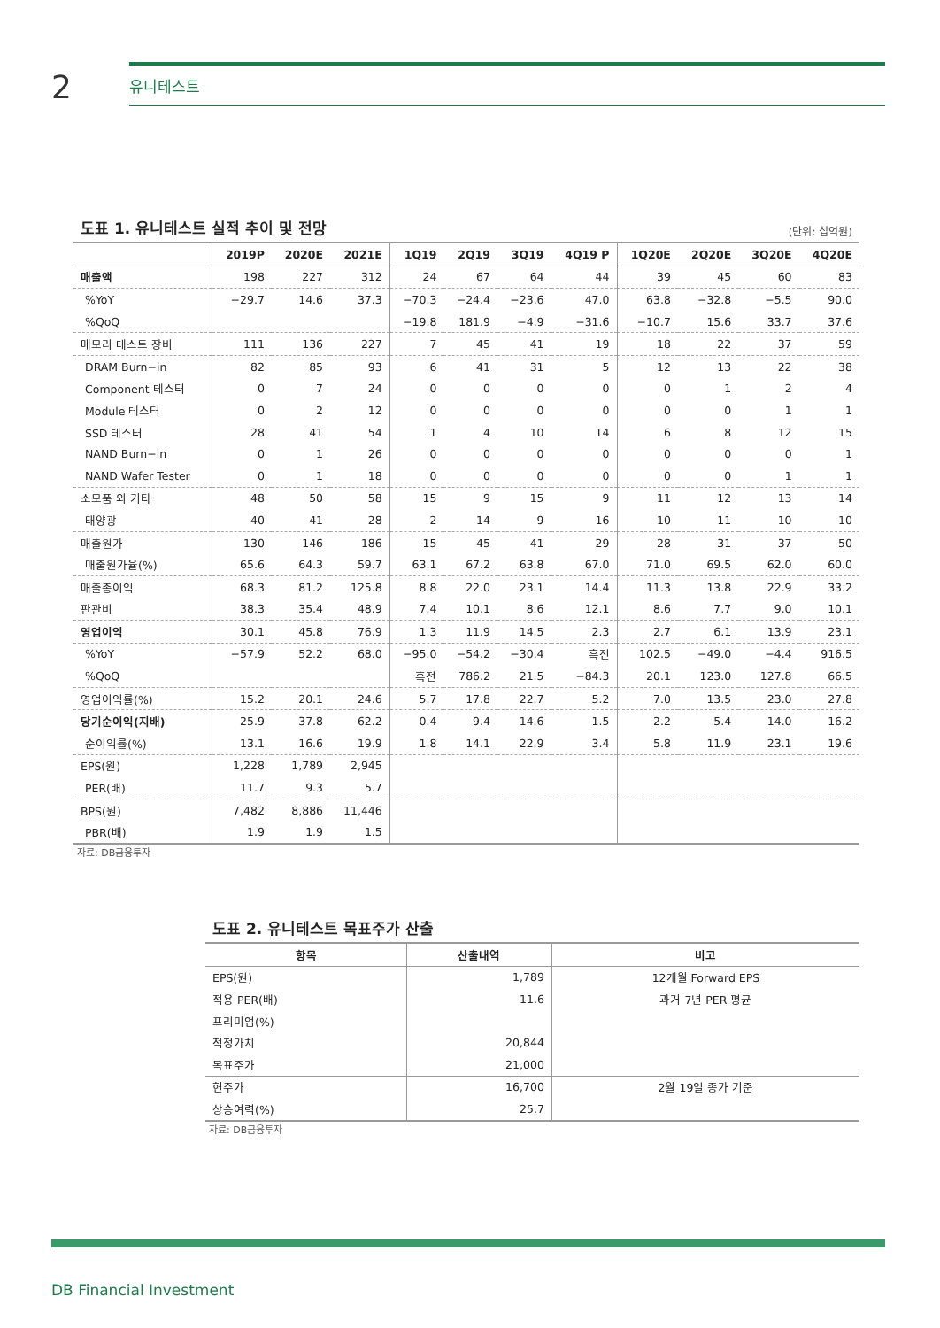2
유니테스트
도표 1. 유니테스트 실적 추이 및 전망 (단위: 십억원)
| | 2019P | 2020E | 2021E | 1Q19 | 2Q19 | 3Q19 | 4Q19 P | 1Q20E | 2Q20E | 3Q20E | 4Q20E |
| --- | --- | --- | --- | --- | --- | --- | --- | --- | --- | --- | --- |
| 매출액 | 198 | 227 | 312 | 24 | 67 | 64 | 44 | 39 | 45 | 60 | 83 |
| %YoY | −29.7 | 14.6 | 37.3 | −70.3 | −24.4 | −23.6 | 47.0 | 63.8 | −32.8 | −5.5 | 90.0 |
| %QoQ | | | | −19.8 | 181.9 | −4.9 | −31.6 | −10.7 | 15.6 | 33.7 | 37.6 |
| 메모리 테스트 장비 | 111 | 136 | 227 | 7 | 45 | 41 | 19 | 18 | 22 | 37 | 59 |
| DRAM Burn−in | 82 | 85 | 93 | 6 | 41 | 31 | 5 | 12 | 13 | 22 | 38 |
| Component 테스터 | 0 | 7 | 24 | 0 | 0 | 0 | 0 | 0 | 1 | 2 | 4 |
| Module 테스터 | 0 | 2 | 12 | 0 | 0 | 0 | 0 | 0 | 0 | 1 | 1 |
| SSD 테스터 | 28 | 41 | 54 | 1 | 4 | 10 | 14 | 6 | 8 | 12 | 15 |
| NAND Burn−in | 0 | 1 | 26 | 0 | 0 | 0 | 0 | 0 | 0 | 0 | 1 |
| NAND Wafer Tester | 0 | 1 | 18 | 0 | 0 | 0 | 0 | 0 | 0 | 1 | 1 |
| 소모품 외 기타 | 48 | 50 | 58 | 15 | 9 | 15 | 9 | 11 | 12 | 13 | 14 |
| 태양광 | 40 | 41 | 28 | 2 | 14 | 9 | 16 | 10 | 11 | 10 | 10 |
| 매출원가 | 130 | 146 | 186 | 15 | 45 | 41 | 29 | 28 | 31 | 37 | 50 |
| 매출원가율(%) | 65.6 | 64.3 | 59.7 | 63.1 | 67.2 | 63.8 | 67.0 | 71.0 | 69.5 | 62.0 | 60.0 |
| 매출총이익 | 68.3 | 81.2 | 125.8 | 8.8 | 22.0 | 23.1 | 14.4 | 11.3 | 13.8 | 22.9 | 33.2 |
| 판관비 | 38.3 | 35.4 | 48.9 | 7.4 | 10.1 | 8.6 | 12.1 | 8.6 | 7.7 | 9.0 | 10.1 |
| 영업이익 | 30.1 | 45.8 | 76.9 | 1.3 | 11.9 | 14.5 | 2.3 | 2.7 | 6.1 | 13.9 | 23.1 |
| %YoY | −57.9 | 52.2 | 68.0 | −95.0 | −54.2 | −30.4 | 흑전 | 102.5 | −49.0 | −4.4 | 916.5 |
| %QoQ | | | | 흑전 | 786.2 | 21.5 | −84.3 | 20.1 | 123.0 | 127.8 | 66.5 |
| 영업이익률(%) | 15.2 | 20.1 | 24.6 | 5.7 | 17.8 | 22.7 | 5.2 | 7.0 | 13.5 | 23.0 | 27.8 |
| 당기순이익(지배) | 25.9 | 37.8 | 62.2 | 0.4 | 9.4 | 14.6 | 1.5 | 2.2 | 5.4 | 14.0 | 16.2 |
| 순이익률(%) | 13.1 | 16.6 | 19.9 | 1.8 | 14.1 | 22.9 | 3.4 | 5.8 | 11.9 | 23.1 | 19.6 |
| EPS(원) | 1,228 | 1,789 | 2,945 | | | | | | | | |
| PER(배) | 11.7 | 9.3 | 5.7 | | | | | | | | |
| BPS(원) | 7,482 | 8,886 | 11,446 | | | | | | | | |
| PBR(배) | 1.9 | 1.9 | 1.5 | | | | | | | | |
자료: DB금융투자
도표 2. 유니테스트 목표주가 산출
| 항목 | 산출내역 | 비고 |
| --- | --- | --- |
| EPS(원) | 1,789 | 12개월 Forward EPS |
| 적용 PER(배) | 11.6 | 과거 7년 PER 평균 |
| 프리미엄(%) | | |
| 적정가치 | 20,844 | |
| 목표주가 | 21,000 | |
| 현주가 | 16,700 | 2월 19일 종가 기준 |
| 상승여력(%) | 25.7 | |
자료: DB금융투자
DB Financial Investment